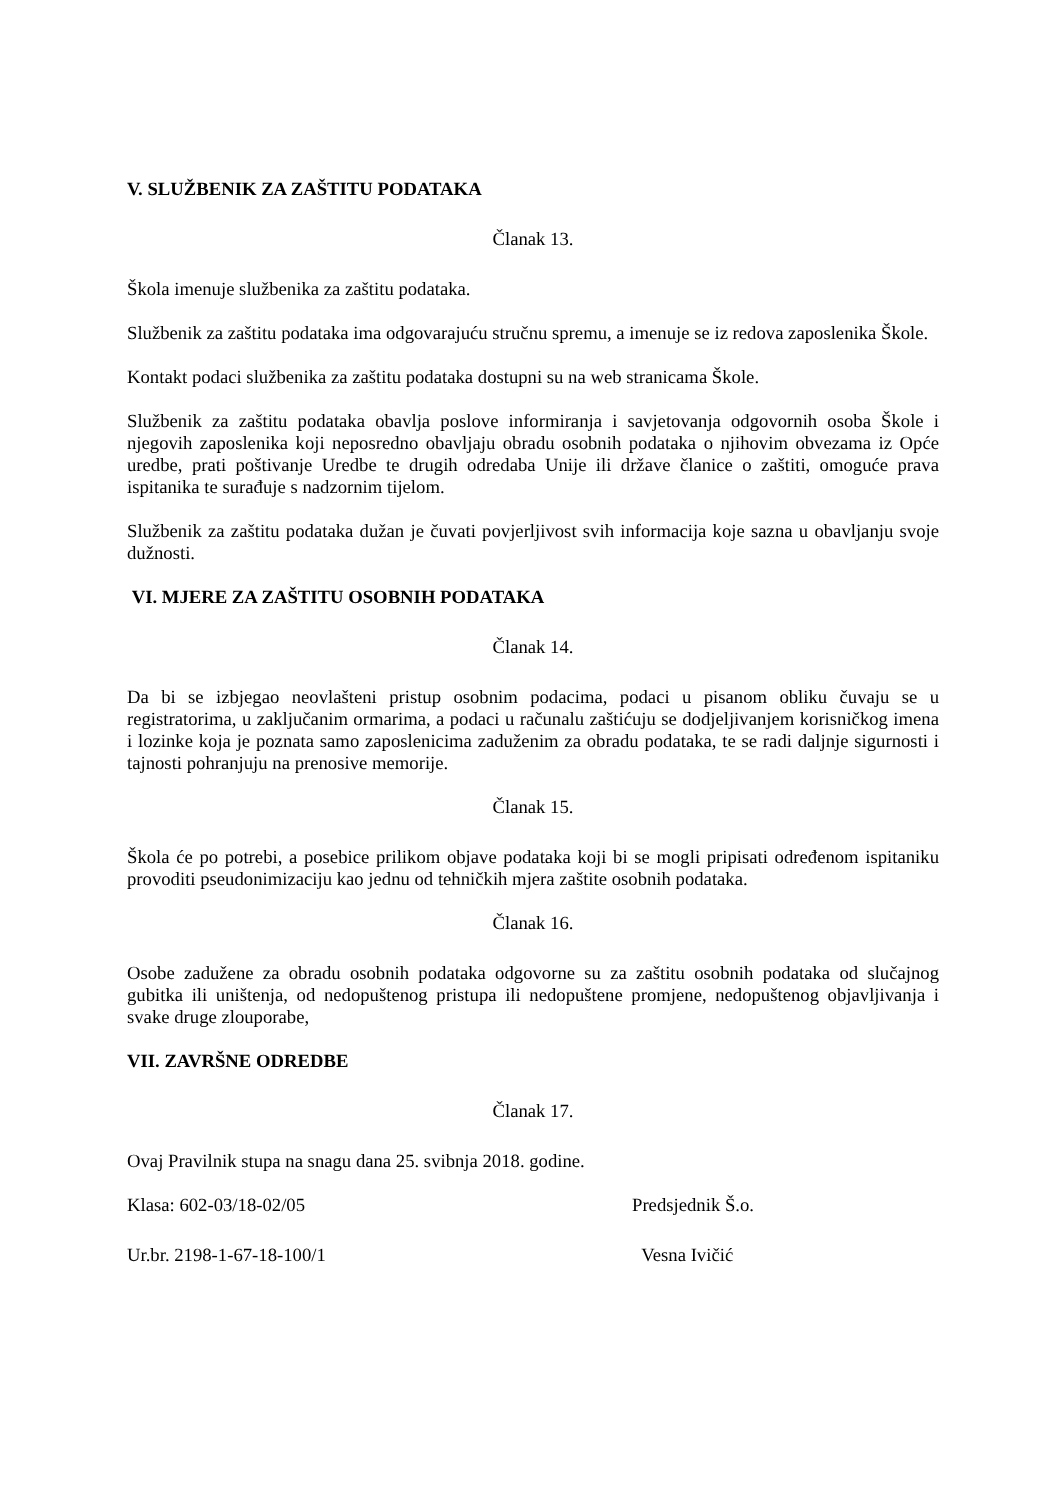V. SLUŽBENIK ZA ZAŠTITU PODATAKA
Članak 13.
Škola imenuje službenika za zaštitu podataka.
Službenik za zaštitu podataka ima odgovarajuću stručnu spremu, a imenuje se iz redova zaposlenika Škole.
Kontakt podaci službenika za zaštitu podataka dostupni su na web stranicama Škole.
Službenik za zaštitu podataka obavlja poslove informiranja i savjetovanja odgovornih osoba Škole i njegovih zaposlenika koji neposredno obavljaju obradu osobnih podataka o njihovim obvezama iz Opće uredbe, prati poštivanje Uredbe te drugih odredaba Unije ili države članice o zaštiti, omoguće prava ispitanika te surađuje s nadzornim tijelom.
Službenik za zaštitu podataka dužan je čuvati povjerljivost svih informacija koje sazna u obavljanju svoje dužnosti.
VI. MJERE ZA ZAŠTITU OSOBNIH PODATAKA
Članak 14.
Da bi se izbjegao neovlašteni pristup osobnim podacima, podaci u pisanom obliku čuvaju se u registratorima, u zaključanim ormarima, a podaci u računalu zaštićuju se dodjeljivanjem korisničkog imena i lozinke koja je poznata samo zaposlenicima zaduženim za obradu podataka, te se radi daljnje sigurnosti i tajnosti pohranjuju na prenosive memorije.
Članak 15.
Škola će po potrebi, a posebice prilikom objave podataka koji bi se mogli pripisati određenom ispitaniku provoditi pseudonimizaciju kao jednu od tehničkih mjera zaštite osobnih podataka.
Članak 16.
Osobe zadužene za obradu osobnih podataka odgovorne su za zaštitu osobnih podataka od slučajnog gubitka ili uništenja, od nedopuštenog pristupa ili nedopuštene promjene, nedopuštenog objavljivanja i svake druge zlouporabe,
VII. ZAVRŠNE ODREDBE
Članak 17.
Ovaj Pravilnik stupa na snagu dana 25. svibnja 2018. godine.
Klasa: 602-03/18-02/05 Predsjednik Š.o.
Ur.br. 2198-1-67-18-100/1 Vesna Ivičić